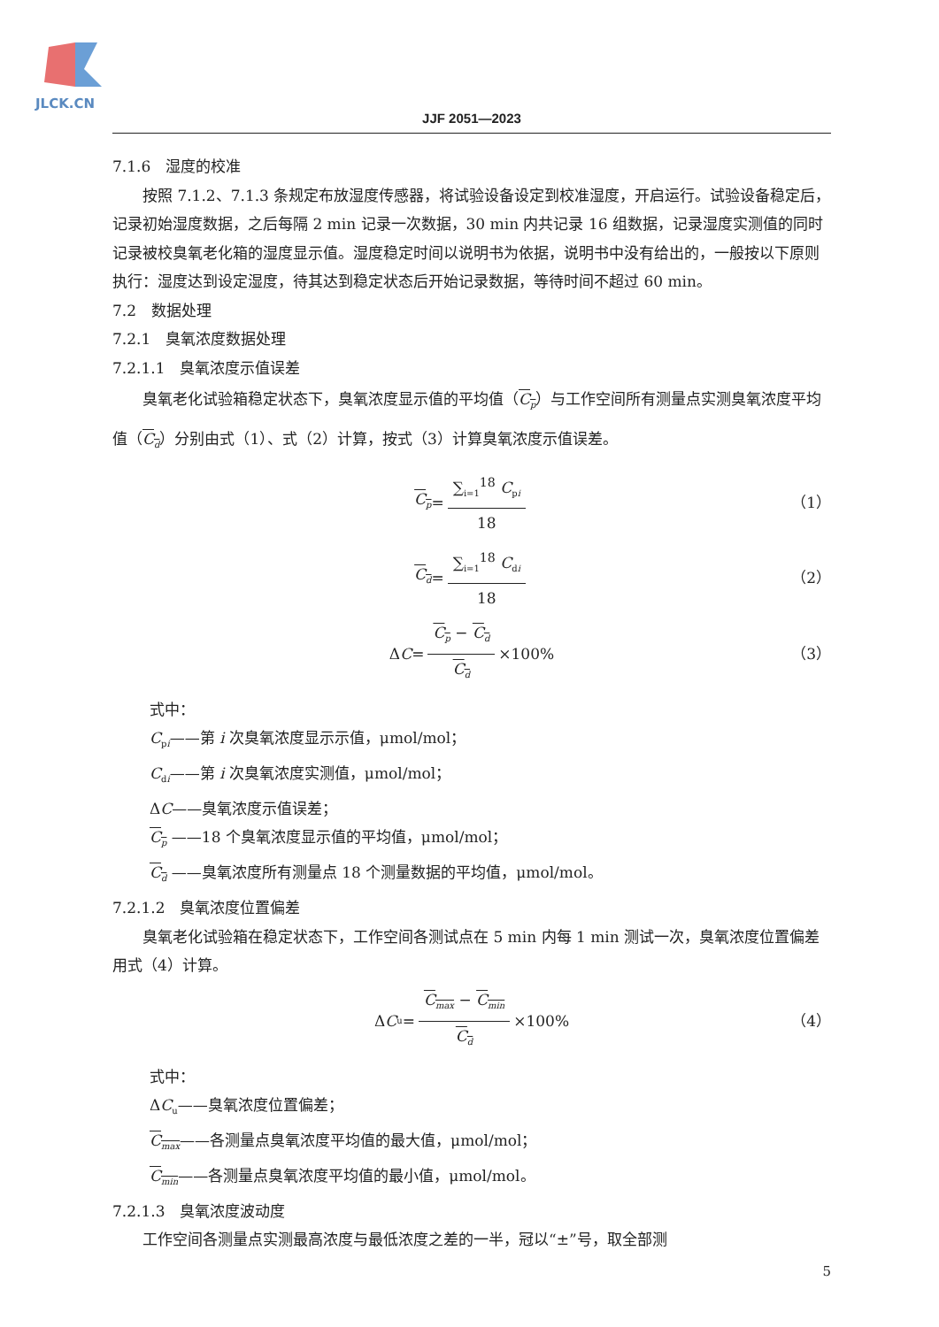JLCK.CN
JJF 2051—2023
7.1.6　湿度的校准
按照 7.1.2、7.1.3 条规定布放湿度传感器，将试验设备设定到校准湿度，开启运行。试验设备稳定后，记录初始湿度数据，之后每隔 2 min 记录一次数据，30 min 内共记录 16 组数据，记录湿度实测值的同时记录被校臭氧老化箱的湿度显示值。湿度稳定时间以说明书为依据，说明书中没有给出的，一般按以下原则执行：湿度达到设定湿度，待其达到稳定状态后开始记录数据，等待时间不超过 60 min。
7.2　数据处理
7.2.1　臭氧浓度数据处理
7.2.1.1　臭氧浓度示值误差
臭氧老化试验箱稳定状态下，臭氧浓度显示值的平均值（C<sub>p</sub>）与工作空间所有测量点实测臭氧浓度平均值（C<sub>d</sub>）分别由式（1）、式（2）计算，按式（3）计算臭氧浓度示值误差。
C<sub>p</sub> = ∑<sub>i=1</sub><sup>18</sup> C<sub>pi</sub> 18 （1）
C<sub>d</sub> = ∑<sub>i=1</sub><sup>18</sup> C<sub>di</sub> 18 （2）
Δ C = C<sub>p</sub> − C<sub>d</sub> C<sub>d</sub> ×100% （3）
式中：
C<sub>pi</sub>——第 i 次臭氧浓度显示示值，μmol/mol；
C<sub>di</sub>——第 i 次臭氧浓度实测值，μmol/mol；
ΔC——臭氧浓度示值误差；
C<sub>p</sub> ——18 个臭氧浓度显示值的平均值，μmol/mol；
C<sub>d</sub> ——臭氧浓度所有测量点 18 个测量数据的平均值，μmol/mol。
7.2.1.2　臭氧浓度位置偏差
臭氧老化试验箱在稳定状态下，工作空间各测试点在 5 min 内每 1 min 测试一次，臭氧浓度位置偏差用式（4）计算。
Δ C<sub>u</sub> = C<sub>max</sub> − C<sub>min</sub> C<sub>d</sub> ×100% （4）
式中：
ΔC<sub>u</sub>——臭氧浓度位置偏差；
C<sub>max</sub>——各测量点臭氧浓度平均值的最大值，μmol/mol；
C<sub>min</sub>——各测量点臭氧浓度平均值的最小值，μmol/mol。
7.2.1.3　臭氧浓度波动度
工作空间各测量点实测最高浓度与最低浓度之差的一半，冠以“±”号，取全部测
5